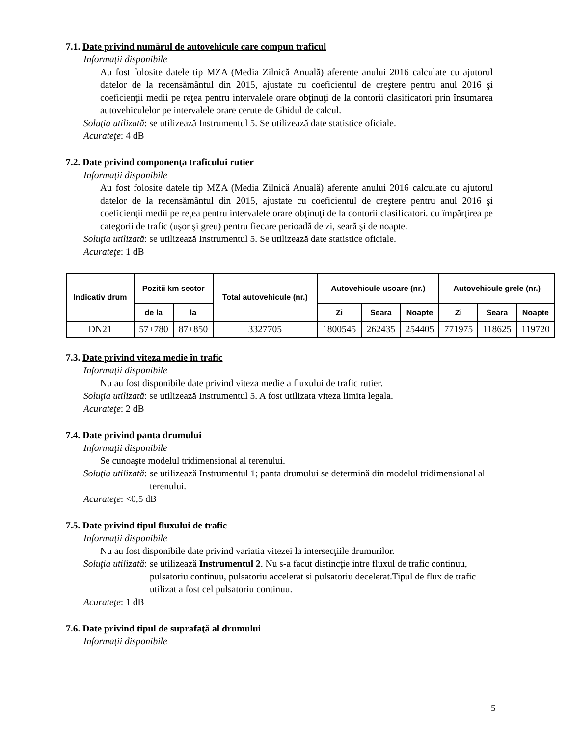7.1. Date privind numărul de autovehicule care compun traficul
Informaţii disponibile
Au fost folosite datele tip MZA (Media Zilnică Anuală) aferente anului 2016 calculate cu ajutorul datelor de la recensământul din 2015, ajustate cu coeficientul de creştere pentru anul 2016 şi coeficienţii medii pe reţea pentru intervalele orare obţinuţi de la contorii clasificatori prin însumarea autovehiculelor pe intervalele orare cerute de Ghidul de calcul.
Soluţia utilizată: se utilizează Instrumentul 5. Se utilizează date statistice oficiale.
Acurateţe: 4 dB
7.2. Date privind componenţa traficului rutier
Informaţii disponibile
Au fost folosite datele tip MZA (Media Zilnică Anuală) aferente anului 2016 calculate cu ajutorul datelor de la recensământul din 2015, ajustate cu coeficientul de creştere pentru anul 2016 şi coeficienţii medii pe reţea pentru intervalele orare obţinuţi de la contorii clasificatori. cu împărţirea pe categorii de trafic (uşor şi greu) pentru fiecare perioadă de zi, seară şi de noapte.
Soluţia utilizată: se utilizează Instrumentul 5. Se utilizează date statistice oficiale.
Acurateţe: 1 dB
| Indicativ drum | Pozitii km sector | | Total autovehicule (nr.) | Autovehicule usoare (nr.) | | | Autovehicule grele (nr.) | | |
| --- | --- | --- | --- | --- | --- | --- | --- | --- | --- |
| | de la | la | | Zi | Seara | Noapte | Zi | Seara | Noapte |
| DN21 | 57+780 | 87+850 | 3327705 | 1800545 | 262435 | 254405 | 771975 | 118625 | 119720 |
7.3. Date privind viteza medie în trafic
Informaţii disponibile
Nu au fost disponibile date privind viteza medie a fluxului de trafic rutier.
Soluţia utilizată: se utilizează Instrumentul 5. A fost utilizata viteza limita legala.
Acurateţe: 2 dB
7.4. Date privind panta drumului
Informaţii disponibile
Se cunoaşte modelul tridimensional al terenului.
Soluţia utilizată:
se utilizează Instrumentul 1; panta drumului se determină din modelul tridimensional al terenului.
Acurateţe: <0,5 dB
7.5. Date privind tipul fluxului de trafic
Informaţii disponibile
Nu au fost disponibile date privind variatia vitezei la intersecţiile drumurilor.
Soluţia utilizată:
se utilizează Instrumentul 2. Nu s-a facut distincţie intre fluxul de trafic continuu, pulsatoriu continuu, pulsatoriu accelerat si pulsatoriu decelerat.Tipul de flux de trafic utilizat a fost cel pulsatoriu continuu.
Acurateţe: 1 dB
7.6. Date privind tipul de suprafaţă al drumului
Informaţii disponibile
5